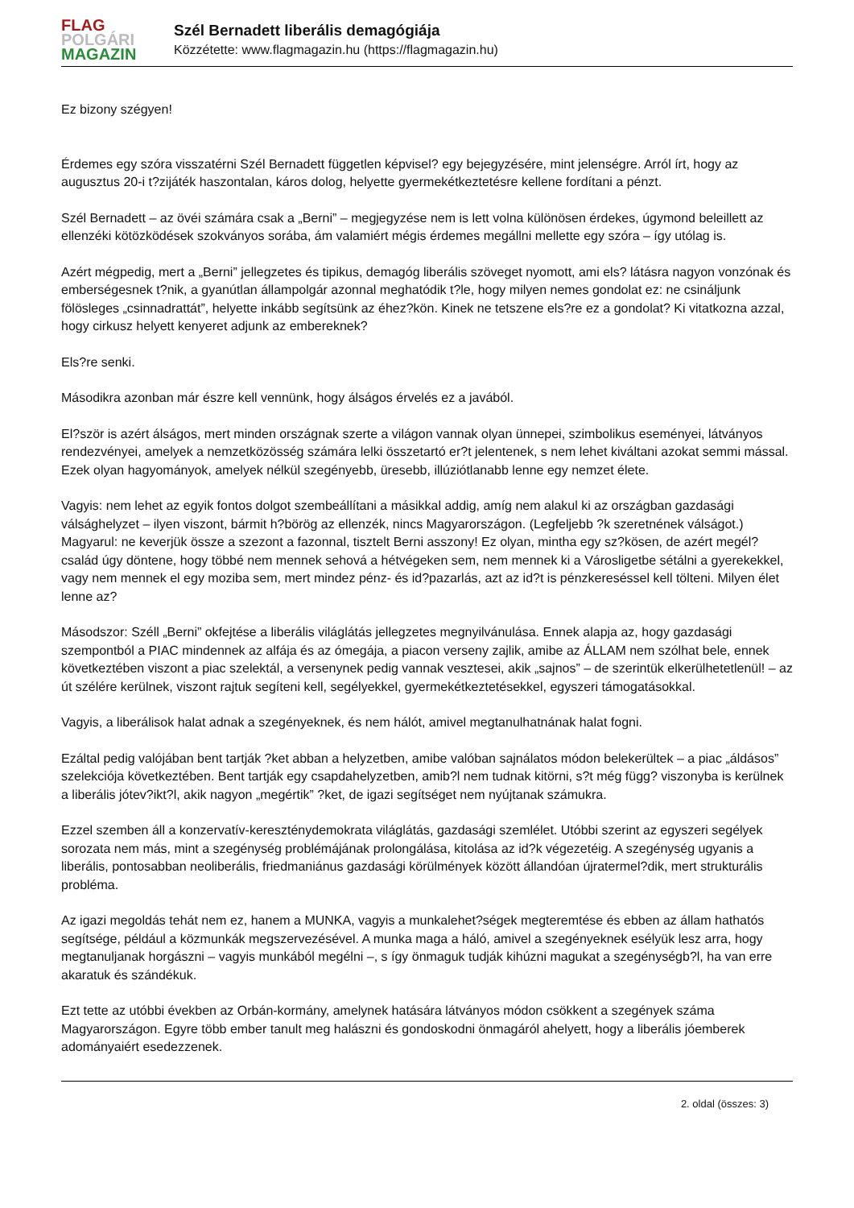FLAG
POLGÁRI
MAGAZIN
Szél Bernadett liberális demagógiája
Közzétette: www.flagmagazin.hu (https://flagmagazin.hu)
Ez bizony szégyen!
Érdemes egy szóra visszatérni Szél Bernadett független képvisel? egy bejegyzésére, mint jelenségre. Arról írt, hogy az augusztus 20-i t?zijáték haszontalan, káros dolog, helyette gyermekétkeztetésre kellene fordítani a pénzt.
Szél Bernadett – az övéi számára csak a „Berni” – megjegyzése nem is lett volna különösen érdekes, úgymond beleillett az ellenzéki kötözködések szokványos sorába, ám valamiért mégis érdemes megállni mellette egy szóra – így utólag is.
Azért mégpedig, mert a „Berni” jellegzetes és tipikus, demagóg liberális szöveget nyomott, ami els? látásra nagyon vonzónak és emberségesnek t?nik, a gyanútlan állampolgár azonnal meghatódik t?le, hogy milyen nemes gondolat ez: ne csináljunk fölösleges „csinnadrattát”, helyette inkább segítsünk az éhez?kön. Kinek ne tetszene els?re ez a gondolat? Ki vitatkozna azzal, hogy cirkusz helyett kenyeret adjunk az embereknek?
Els?re senki.
Másodikra azonban már észre kell vennünk, hogy álságos érvelés ez a javából.
El?ször is azért álságos, mert minden országnak szerte a világon vannak olyan ünnepei, szimbolikus eseményei, látványos rendezvényei, amelyek a nemzetközösség számára lelki összetartó er?t jelentenek, s nem lehet kiváltani azokat semmi mással. Ezek olyan hagyományok, amelyek nélkül szegényebb, üresebb, illúziótlanabb lenne egy nemzet élete.
Vagyis: nem lehet az egyik fontos dolgot szembeállítani a másikkal addig, amíg nem alakul ki az országban gazdasági válsághelyzet – ilyen viszont, bármit h?börög az ellenzék, nincs Magyarországon. (Legfeljebb ?k szeretnének válságot.) Magyarul: ne keverjük össze a szezont a fazonnal, tisztelt Berni asszony! Ez olyan, mintha egy sz?kösen, de azért megél? család úgy döntene, hogy többé nem mennek sehová a hétvégeken sem, nem mennek ki a Városligetbe sétálni a gyerekekkel, vagy nem mennek el egy moziba sem, mert mindez pénz- és id?pazarlás, azt az id?t is pénzkereséssel kell tölteni. Milyen élet lenne az?
Másodszor: Széll „Berni” okfejtése a liberális világlátás jellegzetes megnyilvánulása. Ennek alapja az, hogy gazdasági szempontból a PIAC mindennek az alfája és az ómegája, a piacon verseny zajlik, amibe az ÁLLAM nem szólhat bele, ennek következtében viszont a piac szelektál, a versenynek pedig vannak vesztesei, akik „sajnos” – de szerintük elkerülhetetlenül! – az út szélére kerülnek, viszont rajtuk segíteni kell, segélyekkel, gyermekétkeztetésekkel, egyszeri támogatásokkal.
Vagyis, a liberálisok halat adnak a szegényeknek, és nem hálót, amivel megtanulhatnának halat fogni.
Ezáltal pedig valójában bent tartják ?ket abban a helyzetben, amibe valóban sajnálatos módon belekerültek – a piac „áldásos” szelekciója következtében. Bent tartják egy csapdahelyzetben, amib?l nem tudnak kitörni, s?t még függ? viszonyba is kerülnek a liberális jótev?ikt?l, akik nagyon „megértik” ?ket, de igazi segítséget nem nyújtanak számukra.
Ezzel szemben áll a konzervatív-kereszténydemokrata világlátás, gazdasági szemlélet. Utóbbi szerint az egyszeri segélyek sorozata nem más, mint a szegénység problémájának prolongálása, kitolása az id?k végezetéig. A szegénység ugyanis a liberális, pontosabban neoliberális, friedmaniánus gazdasági körülmények között állandóan újratermel?dik, mert strukturális probléma.
Az igazi megoldás tehát nem ez, hanem a MUNKA, vagyis a munkalehet?ségek megteremtése és ebben az állam hathatós segítsége, például a közmunkák megszervezésével. A munka maga a háló, amivel a szegényeknek esélyük lesz arra, hogy megtanuljanak horgászni – vagyis munkából megélni –, s így önmaguk tudják kihúzni magukat a szegénységb?l, ha van erre akaratuk és szándékuk.
Ezt tette az utóbbi években az Orbán-kormány, amelynek hatására látványos módon csökkent a szegények száma Magyarországon. Egyre több ember tanult meg halászni és gondoskodni önmagáról ahelyett, hogy a liberális jóemberek adományaiért esedezzenek.
2. oldal (összes: 3)